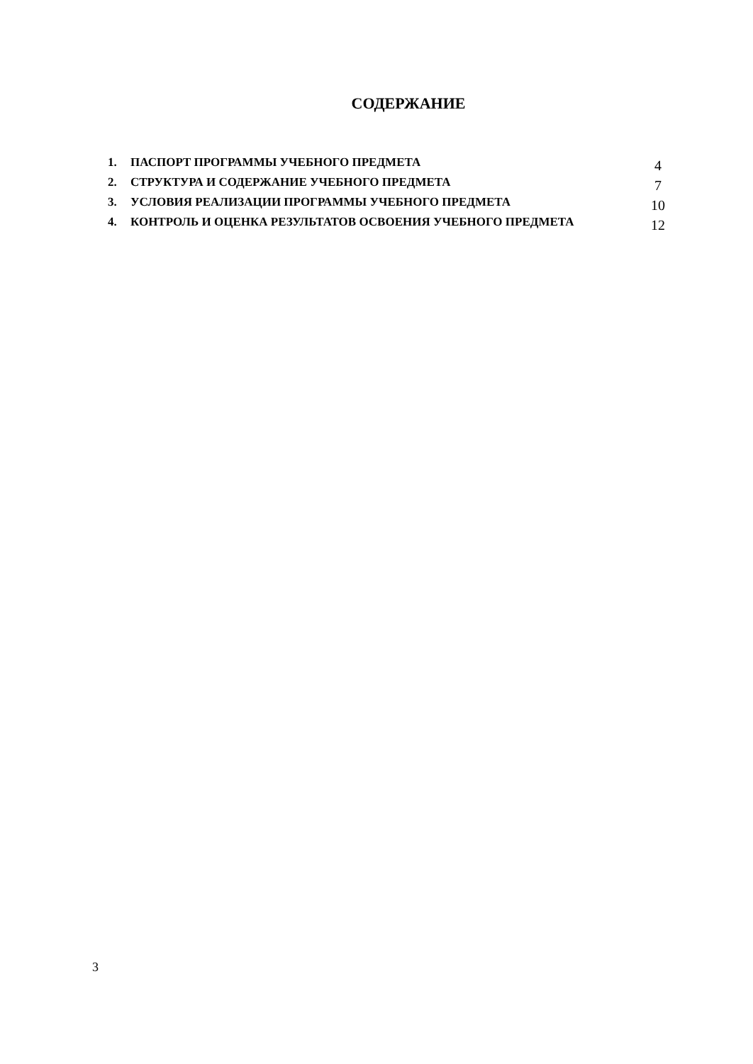СОДЕРЖАНИЕ
| 1. | ПАСПОРТ ПРОГРАММЫ УЧЕБНОГО ПРЕДМЕТА | 4 |
| 2. | СТРУКТУРА И СОДЕРЖАНИЕ УЧЕБНОГО ПРЕДМЕТА | 7 |
| 3. | УСЛОВИЯ РЕАЛИЗАЦИИ ПРОГРАММЫ УЧЕБНОГО ПРЕДМЕТА | 10 |
| 4. | КОНТРОЛЬ И ОЦЕНКА РЕЗУЛЬТАТОВ ОСВОЕНИЯ УЧЕБНОГО ПРЕДМЕТА | 12 |
3